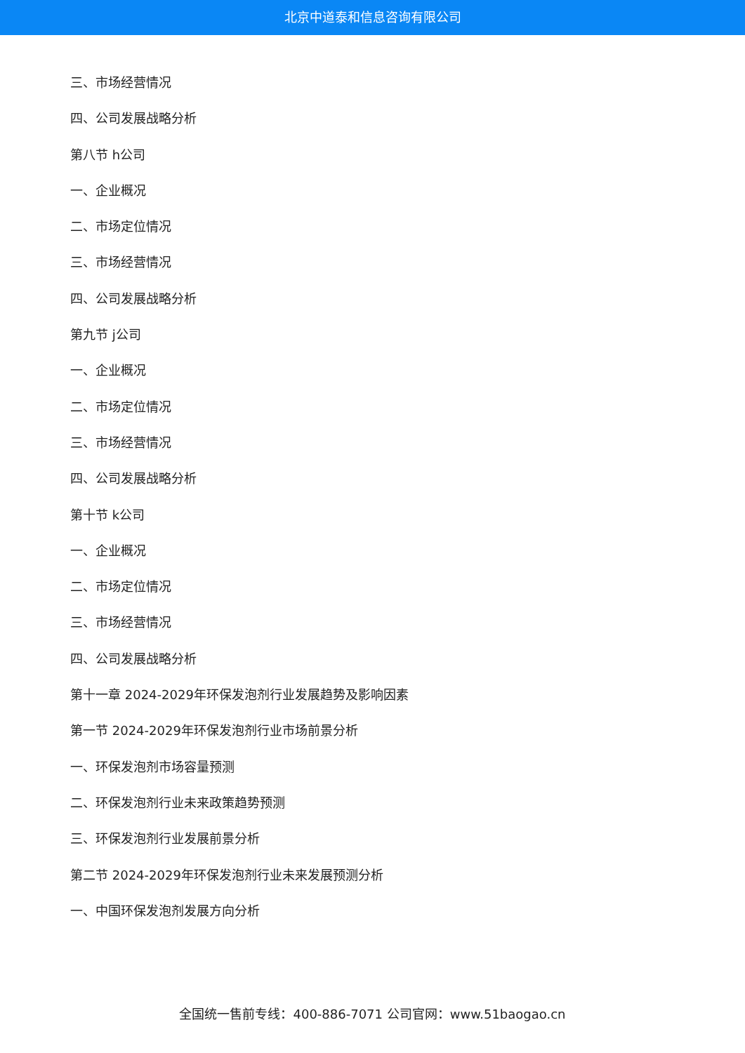北京中道泰和信息咨询有限公司
三、市场经营情况
四、公司发展战略分析
第八节 h公司
一、企业概况
二、市场定位情况
三、市场经营情况
四、公司发展战略分析
第九节 j公司
一、企业概况
二、市场定位情况
三、市场经营情况
四、公司发展战略分析
第十节 k公司
一、企业概况
二、市场定位情况
三、市场经营情况
四、公司发展战略分析
第十一章 2024-2029年环保发泡剂行业发展趋势及影响因素
第一节 2024-2029年环保发泡剂行业市场前景分析
一、环保发泡剂市场容量预测
二、环保发泡剂行业未来政策趋势预测
三、环保发泡剂行业发展前景分析
第二节 2024-2029年环保发泡剂行业未来发展预测分析
一、中国环保发泡剂发展方向分析
全国统一售前专线：400-886-7071 公司官网：www.51baogao.cn